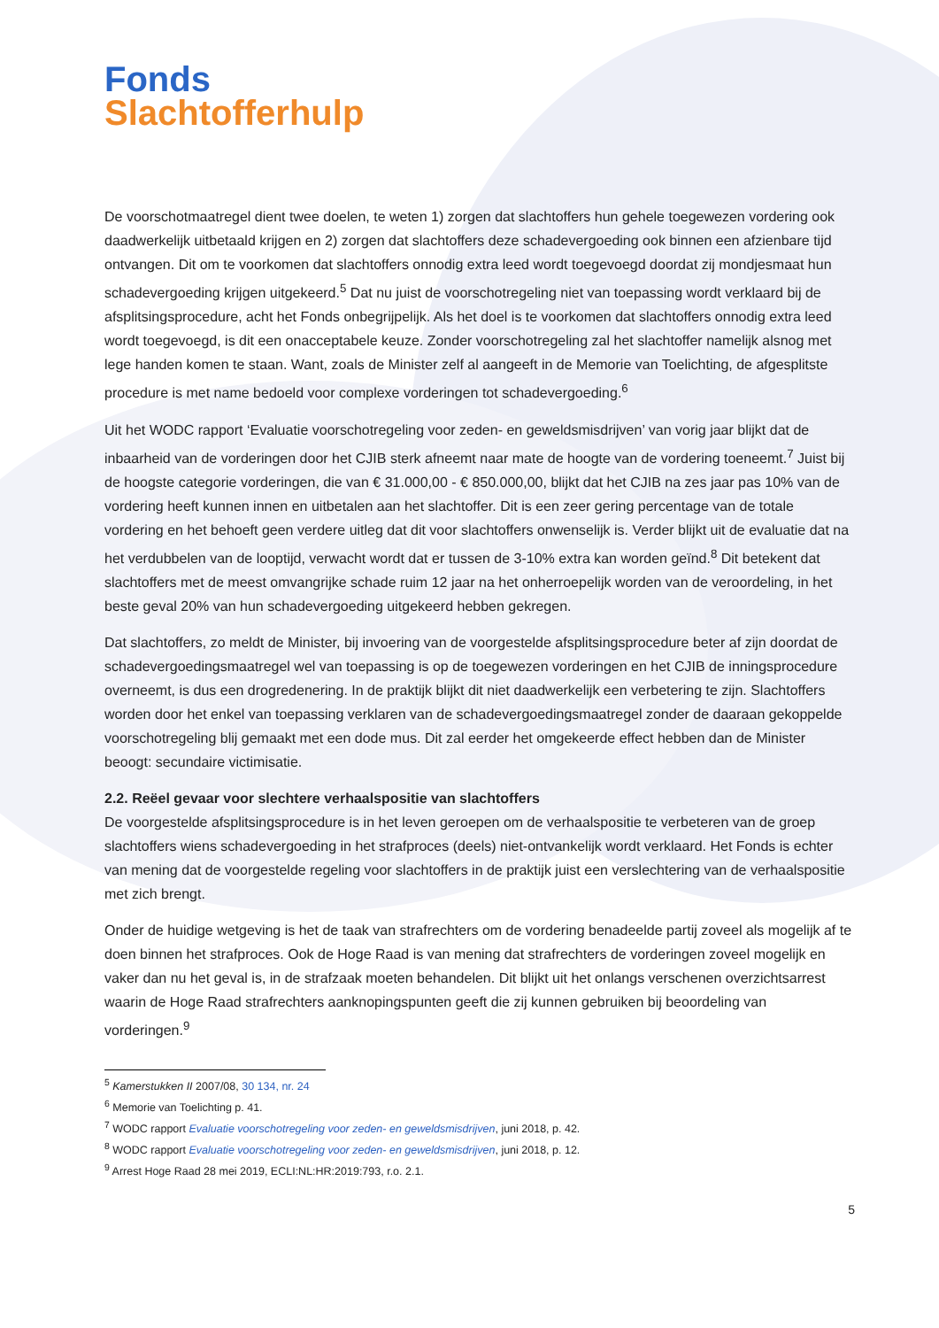Fonds
Slachtofferhulp
De voorschotmaatregel dient twee doelen, te weten 1) zorgen dat slachtoffers hun gehele toegewezen vordering ook daadwerkelijk uitbetaald krijgen en 2) zorgen dat slachtoffers deze schadevergoeding ook binnen een afzienbare tijd ontvangen. Dit om te voorkomen dat slachtoffers onnodig extra leed wordt toegevoegd doordat zij mondjesmaat hun schadevergoeding krijgen uitgekeerd.<sup>5</sup> Dat nu juist de voorschotregeling niet van toepassing wordt verklaard bij de afsplitsingsprocedure, acht het Fonds onbegrijpelijk. Als het doel is te voorkomen dat slachtoffers onnodig extra leed wordt toegevoegd, is dit een onacceptabele keuze. Zonder voorschotregeling zal het slachtoffer namelijk alsnog met lege handen komen te staan. Want, zoals de Minister zelf al aangeeft in de Memorie van Toelichting, de afgesplitste procedure is met name bedoeld voor complexe vorderingen tot schadevergoeding.<sup>6</sup>
Uit het WODC rapport ‘Evaluatie voorschotregeling voor zeden- en geweldsmisdrijven’ van vorig jaar blijkt dat de inbaarheid van de vorderingen door het CJIB sterk afneemt naar mate de hoogte van de vordering toeneemt.<sup>7</sup> Juist bij de hoogste categorie vorderingen, die van € 31.000,00 - € 850.000,00, blijkt dat het CJIB na zes jaar pas 10% van de vordering heeft kunnen innen en uitbetalen aan het slachtoffer. Dit is een zeer gering percentage van de totale vordering en het behoeft geen verdere uitleg dat dit voor slachtoffers onwenselijk is. Verder blijkt uit de evaluatie dat na het verdubbelen van de looptijd, verwacht wordt dat er tussen de 3-10% extra kan worden geïnd.<sup>8</sup> Dit betekent dat slachtoffers met de meest omvangrijke schade ruim 12 jaar na het onherroepelijk worden van de veroordeling, in het beste geval 20% van hun schadevergoeding uitgekeerd hebben gekregen.
Dat slachtoffers, zo meldt de Minister, bij invoering van de voorgestelde afsplitsingsprocedure beter af zijn doordat de schadevergoedingsmaatregel wel van toepassing is op de toegewezen vorderingen en het CJIB de inningsprocedure overneemt, is dus een drogredenering. In de praktijk blijkt dit niet daadwerkelijk een verbetering te zijn. Slachtoffers worden door het enkel van toepassing verklaren van de schadevergoedingsmaatregel zonder de daaraan gekoppelde voorschotregeling blij gemaakt met een dode mus. Dit zal eerder het omgekeerde effect hebben dan de Minister beoogt: secundaire victimisatie.
2.2. Reëel gevaar voor slechtere verhaalspositie van slachtoffers
De voorgestelde afsplitsingsprocedure is in het leven geroepen om de verhaalspositie te verbeteren van de groep slachtoffers wiens schadevergoeding in het strafproces (deels) niet-ontvankelijk wordt verklaard. Het Fonds is echter van mening dat de voorgestelde regeling voor slachtoffers in de praktijk juist een verslechtering van de verhaalspositie met zich brengt.
Onder de huidige wetgeving is het de taak van strafrechters om de vordering benadeelde partij zoveel als mogelijk af te doen binnen het strafproces. Ook de Hoge Raad is van mening dat strafrechters de vorderingen zoveel mogelijk en vaker dan nu het geval is, in de strafzaak moeten behandelen. Dit blijkt uit het onlangs verschenen overzichtsarrest waarin de Hoge Raad strafrechters aanknopingspunten geeft die zij kunnen gebruiken bij beoordeling van vorderingen.<sup>9</sup>
<sup>5</sup> Kamerstukken II 2007/08, 30 134, nr. 24
<sup>6</sup> Memorie van Toelichting p. 41.
<sup>7</sup> WODC rapport Evaluatie voorschotregeling voor zeden- en geweldsmisdrijven, juni 2018, p. 42.
<sup>8</sup> WODC rapport Evaluatie voorschotregeling voor zeden- en geweldsmisdrijven, juni 2018, p. 12.
<sup>9</sup> Arrest Hoge Raad 28 mei 2019, ECLI:NL:HR:2019:793, r.o. 2.1.
5